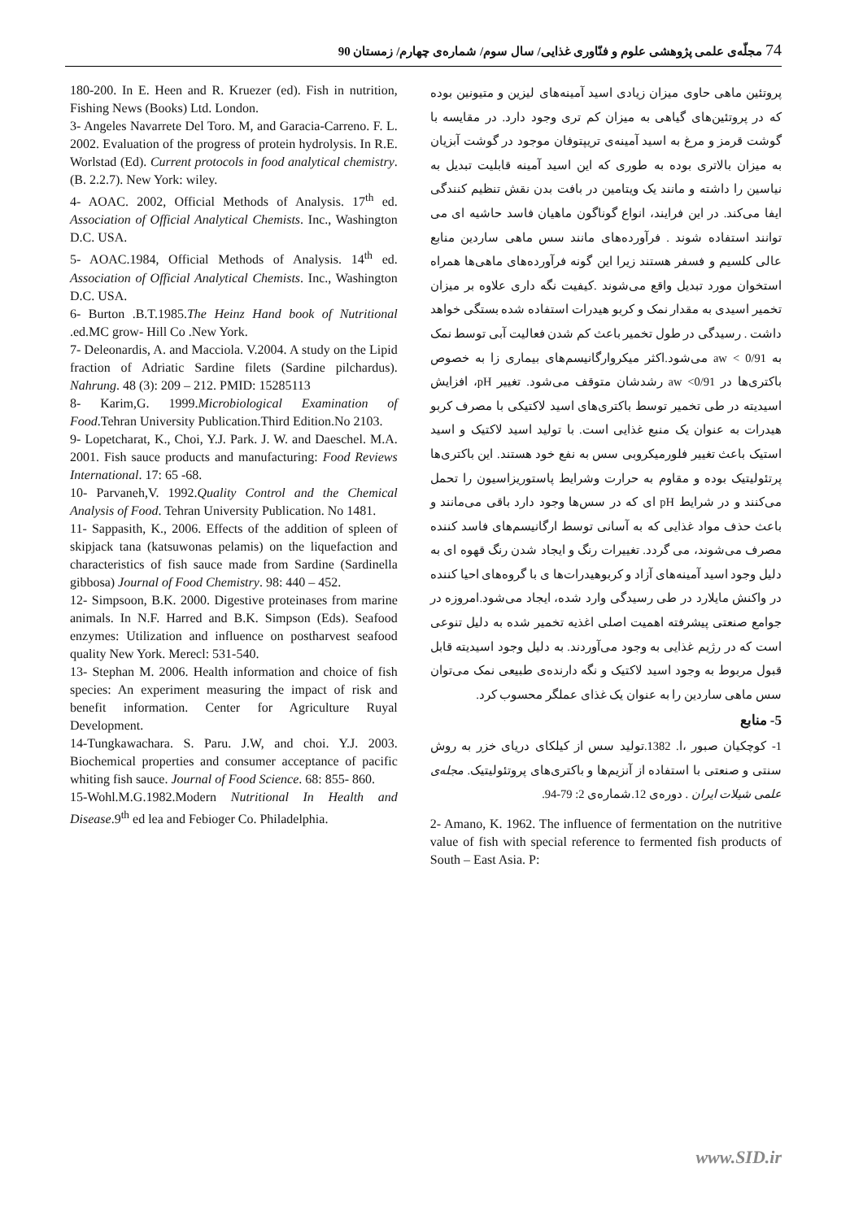74 مجلّه‌ی علمی پژوهشی علوم و فنّاوری غذایی/ سال سوم/ شماره‌ی چهارم/ زمستان 90
پروتئین ماهی حاوی میزان زیادی اسید آمینه‌های لیزین و متیونین بوده که در پروتئین‌های گیاهی به میزان کم تری وجود دارد. در مقایسه با گوشت قرمز و مرغ به اسید آمینه‌ی تریپتوفان موجود در گوشت آبزیان به میزان بالاتری بوده به طوری که این اسید آمینه قابلیت تبدیل به نیاسین را داشته و مانند یک ویتامین در بافت بدن نقش تنظیم کنندگی ایفا می‌کند. در این فرایند، انواع گوناگون ماهیان فاسد حاشیه ای می توانند استفاده شوند . فرآورده‌های مانند سس ماهی ساردین منابع عالی کلسیم و فسفر هستند زیرا این گونه فرآورده‌های ماهی‌ها همراه استخوان مورد تبدیل واقع می‌شوند .کیفیت نگه داری علاوه بر میزان تخمیر اسیدی به مقدار نمک و کربو هیدرات استفاده شده بستگی خواهد داشت . رسیدگی در طول تخمیر باعث کم شدن فعالیت آبی توسط نمک به aw < 0/91 می‌شود.اکثر میکروارگانیسم‌های بیماری زا به خصوص باکتری‌ها در aw <0/91 رشدشان متوقف می‌شود. تغییر pH، افزایش اسیدیته در طی تخمیر توسط باکتری‌های اسید لاکتیکی با مصرف کربو هیدرات به عنوان یک منبع غذایی است. با تولید اسید لاکتیک و اسید استیک باعث تغییر فلورمیکروبی سس به نفع خود هستند. این باکتری‌ها پرتئولیتیک بوده و مقاوم به حرارت وشرایط پاستوریزاسیون را تحمل می‌کنند و در شرایط pH ای که در سس‌ها وجود دارد باقی می‌مانند و باعث حذف مواد غذایی که به آسانی توسط ارگانیسم‌های فاسد کننده مصرف می‌شوند، می گردد. تغییرات رنگ و ایجاد شدن رنگ قهوه ای به دلیل وجود اسید آمینه‌های آزاد و کربوهیدرات‌ها ی با گروه‌های احیا کننده در واکنش مایلارد در طی رسیدگی وارد شده، ایجاد می‌شود.امروزه در جوامع صنعتی پیشرفته اهمیت اصلی اغذیه تخمیر شده به دلیل تنوعی است که در رژیم غذایی به وجود می‌آوردند. به دلیل وجود اسیدیته قابل قبول مربوط به وجود اسید لاکتیک و نگه دارنده‌ی طبیعی نمک می‌توان سس ماهی ساردین را به عنوان یک غذای عملگر محسوب کرد.
5- منابع
1- کوچکیان صبور ،ا. 1382.تولید سس از کیلکای دریای خزر به روش سنتی و صنعتی با استفاده از آنزیم‌ها و باکتری‌های پروتئولیتیک. مجله‌ی علمی شیلات ایران . دوره‌ی 12.شماره‌ی 2: 79-94.
2- Amano, K. 1962. The influence of fermentation on the nutritive value of fish with special reference to fermented fish products of South – East Asia. P:
180-200. In E. Heen and R. Kruezer (ed). Fish in nutrition, Fishing News (Books) Ltd. London.
3- Angeles Navarrete Del Toro. M, and Garacia-Carreno. F. L. 2002. Evaluation of the progress of protein hydrolysis. In R.E. Worlstad (Ed). Current protocols in food analytical chemistry. (B. 2.2.7). New York: wiley.
4- AOAC. 2002, Official Methods of Analysis. 17<sup>th</sup> ed. Association of Official Analytical Chemists. Inc., Washington D.C. USA.
5- AOAC.1984, Official Methods of Analysis. 14<sup>th</sup> ed. Association of Official Analytical Chemists. Inc., Washington D.C. USA.
6- Burton .B.T.1985.The Heinz Hand book of Nutritional .ed.MC grow- Hill Co .New York.
7- Deleonardis, A. and Macciola. V.2004. A study on the Lipid fraction of Adriatic Sardine filets (Sardine pilchardus). Nahrung. 48 (3): 209 – 212. PMID: 15285113
8- Karim,G. 1999.Microbiological Examination of Food.Tehran University Publication.Third Edition.No 2103.
9- Lopetcharat, K., Choi, Y.J. Park. J. W. and Daeschel. M.A. 2001. Fish sauce products and manufacturing: Food Reviews International. 17: 65 -68.
10- Parvaneh,V. 1992.Quality Control and the Chemical Analysis of Food. Tehran University Publication. No 1481.
11- Sappasith, K., 2006. Effects of the addition of spleen of skipjack tana (katsuwonas pelamis) on the liquefaction and characteristics of fish sauce made from Sardine (Sardinella gibbosa) Journal of Food Chemistry. 98: 440 – 452.
12- Simpsoon, B.K. 2000. Digestive proteinases from marine animals. In N.F. Harred and B.K. Simpson (Eds). Seafood enzymes: Utilization and influence on postharvest seafood quality New York. Merecl: 531-540.
13- Stephan M. 2006. Health information and choice of fish species: An experiment measuring the impact of risk and benefit information. Center for Agriculture Ruyal Development.
14-Tungkawachara. S. Paru. J.W, and choi. Y.J. 2003. Biochemical properties and consumer acceptance of pacific whiting fish sauce. Journal of Food Science. 68: 855- 860.
15-Wohl.M.G.1982.Modern Nutritional In Health and Disease.9<sup>th</sup> ed lea and Febioger Co. Philadelphia.
www.SID.ir